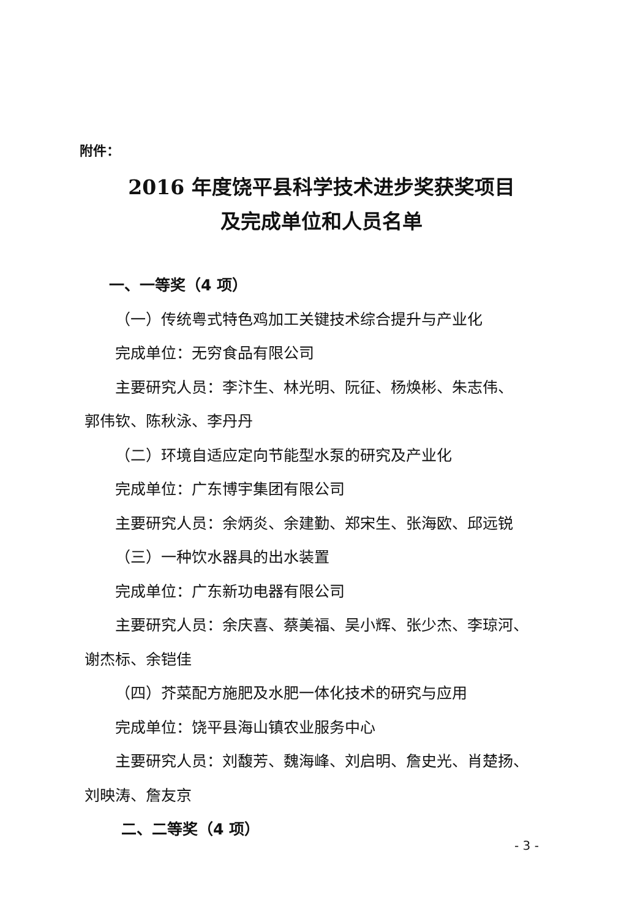附件：
2016 年度饶平县科学技术进步奖获奖项目
及完成单位和人员名单
一、一等奖（4 项）
（一）传统粤式特色鸡加工关键技术综合提升与产业化
完成单位：无穷食品有限公司
主要研究人员：李汴生、林光明、阮征、杨焕彬、朱志伟、
郭伟钦、陈秋泳、李丹丹
（二）环境自适应定向节能型水泵的研究及产业化
完成单位：广东博宇集团有限公司
主要研究人员：余炳炎、余建勤、郑宋生、张海欧、邱远锐
（三）一种饮水器具的出水装置
完成单位：广东新功电器有限公司
主要研究人员：余庆喜、蔡美福、吴小辉、张少杰、李琼河、
谢杰标、余铠佳
（四）芥菜配方施肥及水肥一体化技术的研究与应用
完成单位：饶平县海山镇农业服务中心
主要研究人员：刘馥芳、魏海峰、刘启明、詹史光、肖楚扬、
刘映涛、詹友京
二、二等奖（4 项）
- 3 -